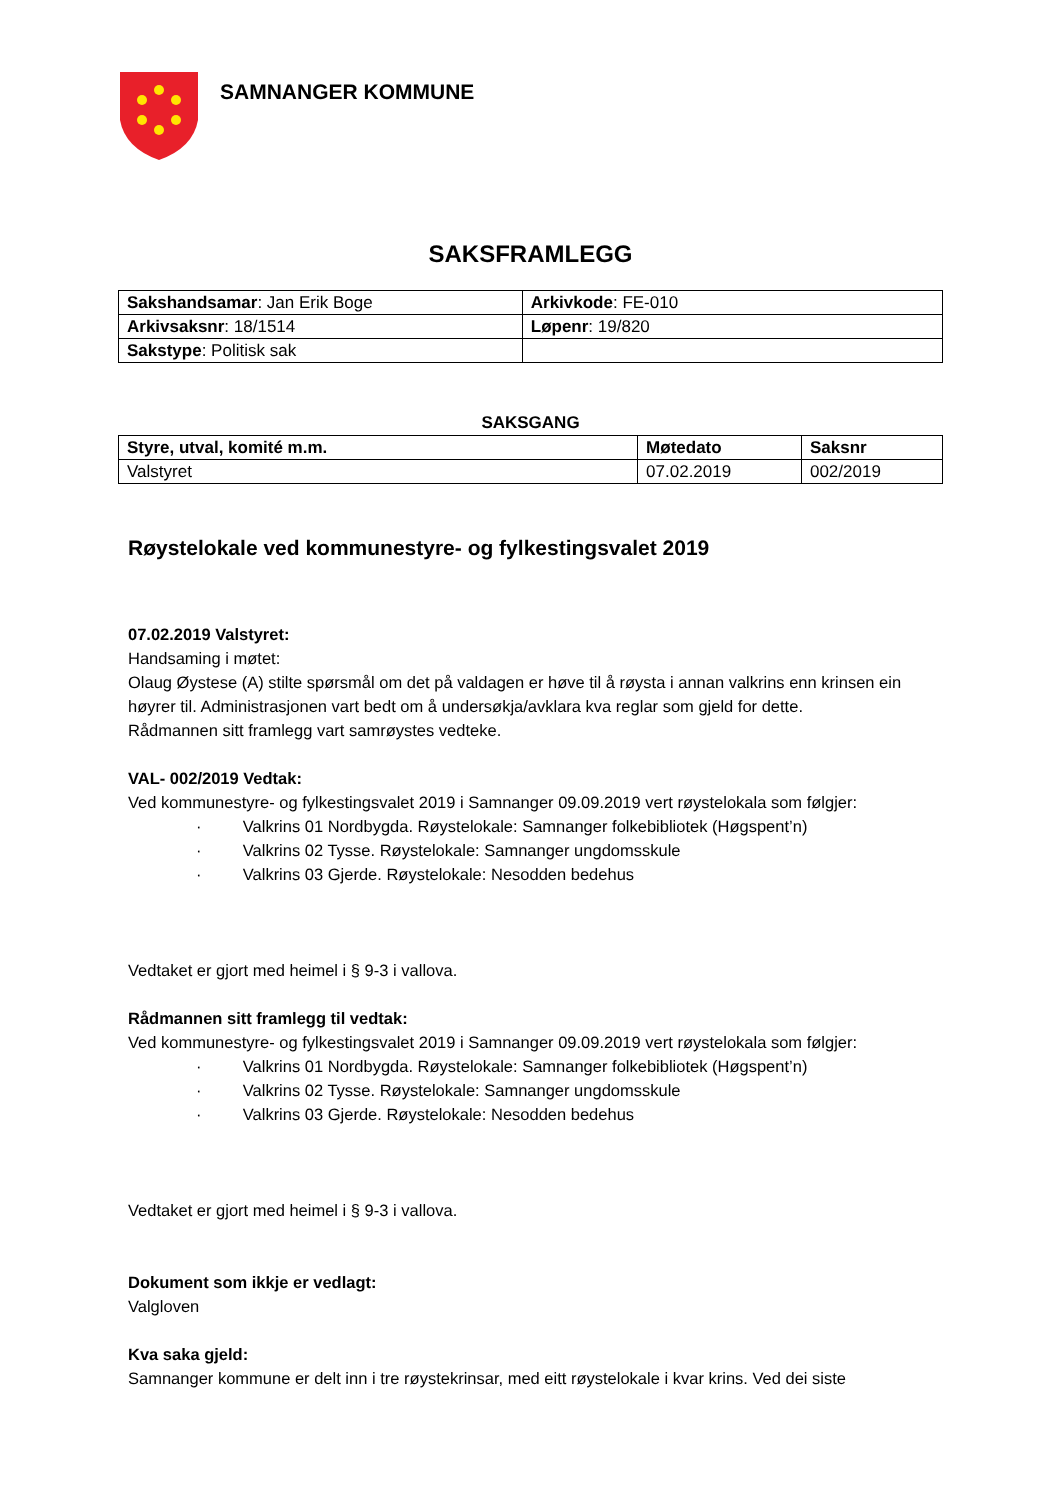SAMNANGER KOMMUNE
SAKSFRAMLEGG
| Sakshandsamar : Jan Erik Boge | Arkivkode : FE-010 |
| Arkivsaksnr : 18/1514 | Løpenr : 19/820 |
| Sakstype : Politisk sak | |
SAKSGANG
| Styre, utval, komité m.m. | Møtedato | Saksnr |
| --- | --- | --- |
| Valstyret | 07.02.2019 | 002/2019 |
Røystelokale ved kommunestyre- og fylkestingsvalet 2019
07.02.2019 Valstyret:
Handsaming i møtet:
Olaug Øystese (A) stilte spørsmål om det på valdagen er høve til å røysta i annan valkrins enn krinsen ein høyrer til. Administrasjonen vart bedt om å undersøkja/avklara kva reglar som gjeld for dette.
Rådmannen sitt framlegg vart samrøystes vedteke.
VAL- 002/2019 Vedtak:
Ved kommunestyre- og fylkestingsvalet 2019 i Samnanger 09.09.2019 vert røystelokala som følgjer:
· Valkrins 01 Nordbygda. Røystelokale: Samnanger folkebibliotek (Høgspent’n)
· Valkrins 02 Tysse. Røystelokale: Samnanger ungdomsskule
· Valkrins 03 Gjerde. Røystelokale: Nesodden bedehus
Vedtaket er gjort med heimel i § 9-3 i vallova.
Rådmannen sitt framlegg til vedtak:
Ved kommunestyre- og fylkestingsvalet 2019 i Samnanger 09.09.2019 vert røystelokala som følgjer:
· Valkrins 01 Nordbygda. Røystelokale: Samnanger folkebibliotek (Høgspent’n)
· Valkrins 02 Tysse. Røystelokale: Samnanger ungdomsskule
· Valkrins 03 Gjerde. Røystelokale: Nesodden bedehus
Vedtaket er gjort med heimel i § 9-3 i vallova.
Dokument som ikkje er vedlagt:
Valgloven
Kva saka gjeld:
Samnanger kommune er delt inn i tre røystekrinsar, med eitt røystelokale i kvar krins. Ved dei siste